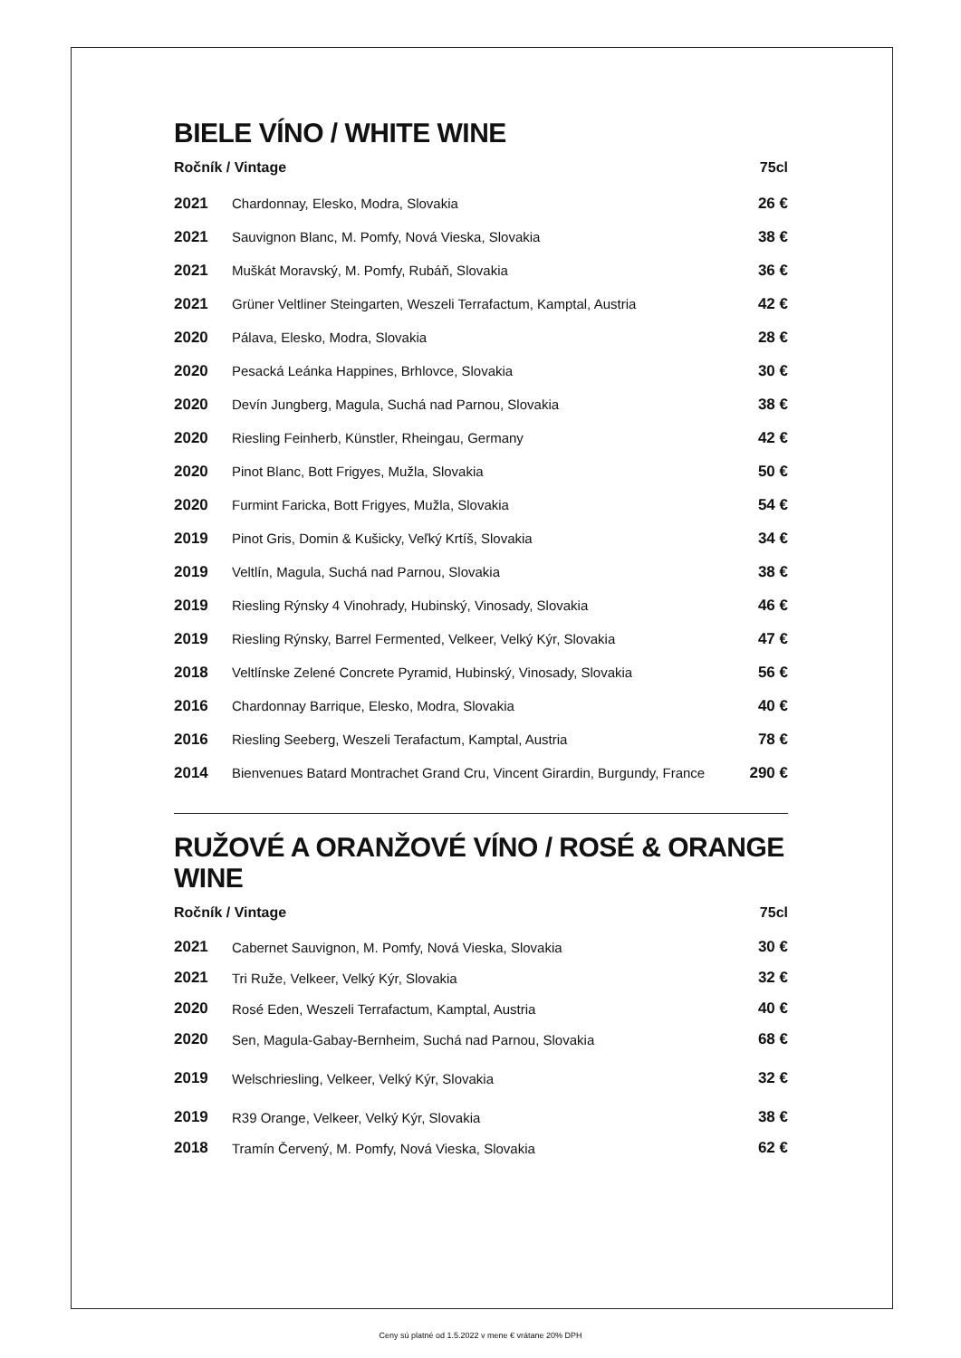BIELE VÍNO / WHITE WINE
| Ročník / Vintage | | 75cl |
| --- | --- | --- |
| 2021 | Chardonnay, Elesko, Modra, Slovakia | 26 € |
| 2021 | Sauvignon Blanc, M. Pomfy, Nová Vieska, Slovakia | 38 € |
| 2021 | Muškát Moravský, M. Pomfy, Rubáň, Slovakia | 36 € |
| 2021 | Grüner Veltliner Steingarten, Weszeli Terrafactum, Kamptal, Austria | 42 € |
| 2020 | Pálava, Elesko, Modra, Slovakia | 28 € |
| 2020 | Pesacká Leánka Happines, Brhlovce, Slovakia | 30 € |
| 2020 | Devín Jungberg, Magula, Suchá nad Parnou, Slovakia | 38 € |
| 2020 | Riesling Feinherb, Künstler, Rheingau, Germany | 42 € |
| 2020 | Pinot Blanc, Bott Frigyes, Mužla, Slovakia | 50 € |
| 2020 | Furmint Faricka, Bott Frigyes, Mužla, Slovakia | 54 € |
| 2019 | Pinot Gris, Domin & Kušicky, Veľký Krtíš, Slovakia | 34 € |
| 2019 | Veltlín, Magula, Suchá nad Parnou, Slovakia | 38 € |
| 2019 | Riesling Rýnsky 4 Vinohrady, Hubinský, Vinosady, Slovakia | 46 € |
| 2019 | Riesling Rýnsky, Barrel Fermented, Velkeer, Velký Kýr, Slovakia | 47 € |
| 2018 | Veltlínske Zelené Concrete Pyramid, Hubinský, Vinosady, Slovakia | 56 € |
| 2016 | Chardonnay Barrique, Elesko, Modra, Slovakia | 40 € |
| 2016 | Riesling Seeberg, Weszeli Terafactum, Kamptal, Austria | 78 € |
| 2014 | Bienvenues Batard Montrachet Grand Cru, Vincent Girardin, Burgundy, France | 290 € |
RUŽOVÉ A ORANŽOVÉ VÍNO / ROSÉ & ORANGE WINE
| Ročník / Vintage | | 75cl |
| --- | --- | --- |
| 2021 | Cabernet Sauvignon, M. Pomfy, Nová Vieska, Slovakia | 30 € |
| 2021 | Tri Ruže, Velkeer, Velký Kýr, Slovakia | 32 € |
| 2020 | Rosé Eden, Weszeli Terrafactum, Kamptal, Austria | 40 € |
| 2020 | Sen, Magula-Gabay-Bernheim, Suchá nad Parnou, Slovakia | 68 € |
| 2019 | Welschriesling, Velkeer, Velký Kýr, Slovakia | 32 € |
| 2019 | R39 Orange, Velkeer, Velký Kýr, Slovakia | 38 € |
| 2018 | Tramín Červený, M. Pomfy, Nová Vieska, Slovakia | 62 € |
Ceny sú platné od 1.5.2022 v mene € vrátane 20% DPH